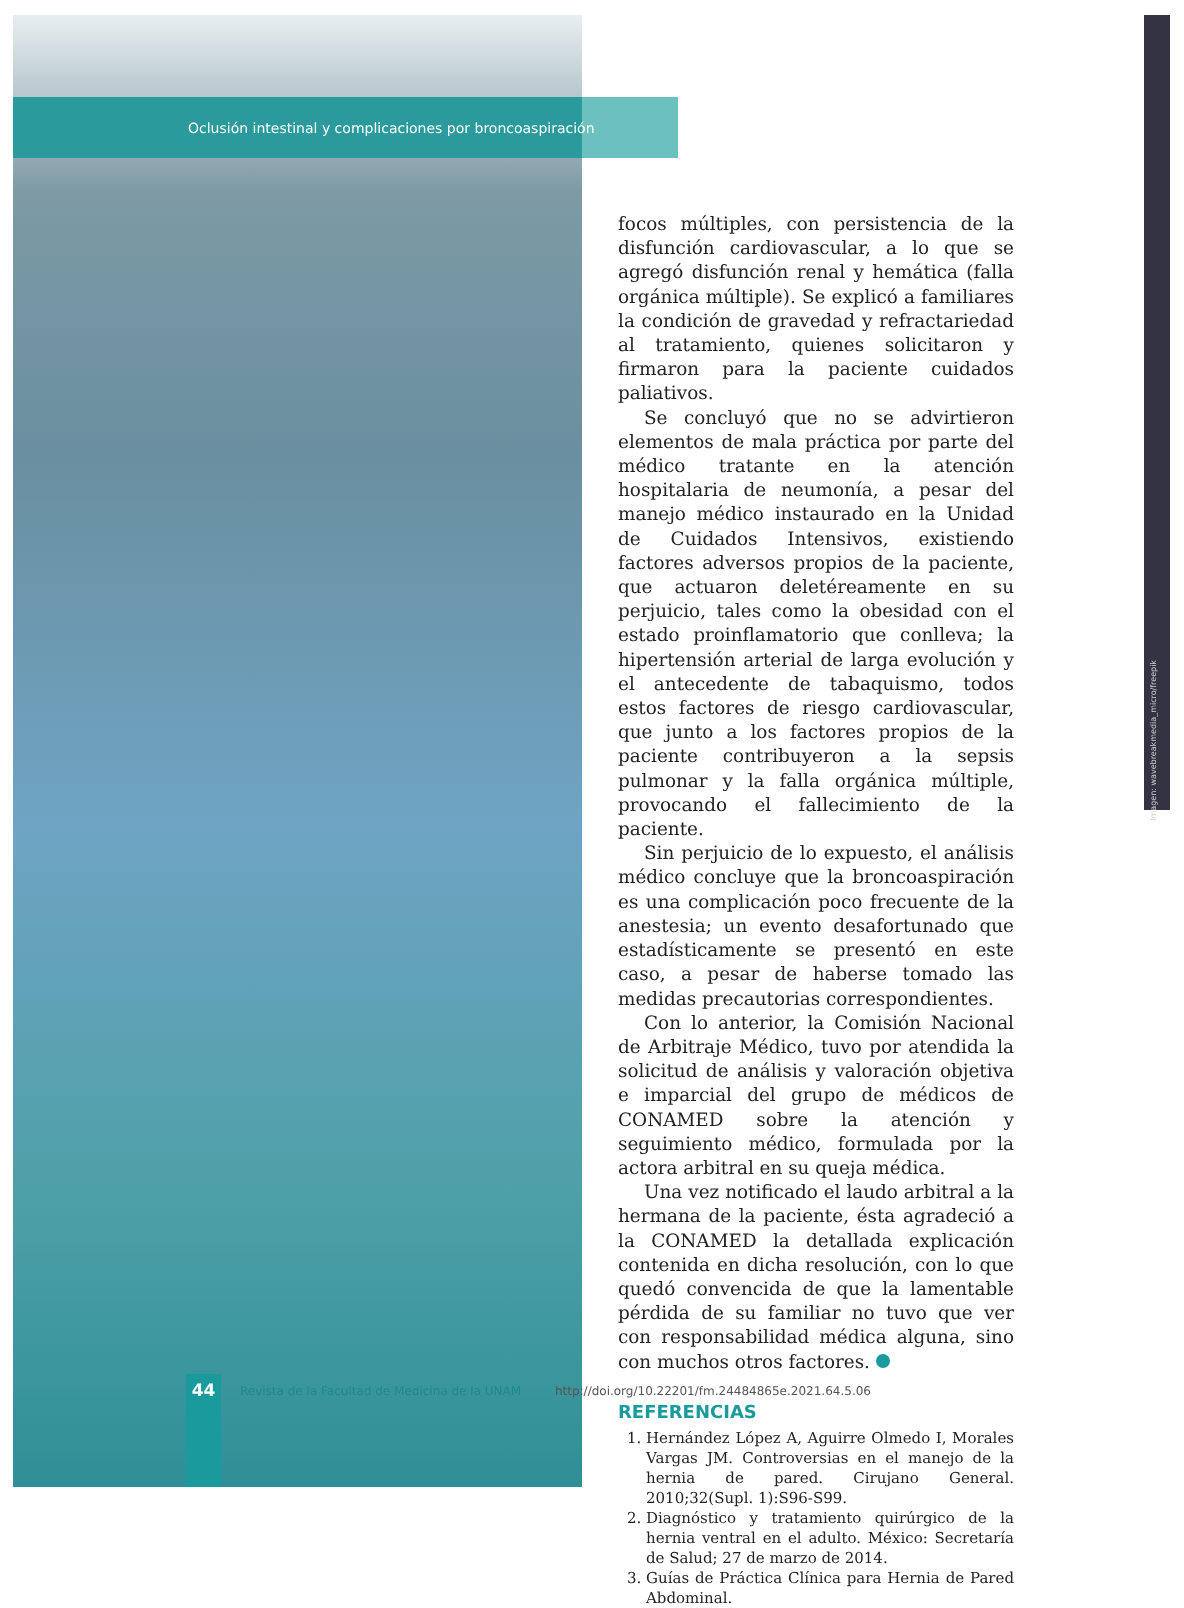Oclusión intestinal y complicaciones por broncoaspiración
Imagen: wavebreakmedia_micro/freepik
focos múltiples, con persistencia de la disfunción cardiovascular, a lo que se agregó disfunción renal y hemática (falla orgánica múltiple). Se explicó a familiares la condición de gravedad y refractariedad al tratamiento, quienes solicitaron y firmaron para la paciente cuidados paliativos.
Se concluyó que no se advirtieron elementos de mala práctica por parte del médico tratante en la atención hospitalaria de neumonía, a pesar del manejo médico instaurado en la Unidad de Cuidados Intensivos, existiendo factores adversos propios de la paciente, que actuaron deletéreamente en su perjuicio, tales como la obesidad con el estado proinflamatorio que conlleva; la hipertensión arterial de larga evolución y el antecedente de tabaquismo, todos estos factores de riesgo cardiovascular, que junto a los factores propios de la paciente contribuyeron a la sepsis pulmonar y la falla orgánica múltiple, provocando el fallecimiento de la paciente.
Sin perjuicio de lo expuesto, el análisis médico concluye que la broncoaspiración es una complicación poco frecuente de la anestesia; un evento desafortunado que estadísticamente se presentó en este caso, a pesar de haberse tomado las medidas precautorias correspondientes.
Con lo anterior, la Comisión Nacional de Arbitraje Médico, tuvo por atendida la solicitud de análisis y valoración objetiva e imparcial del grupo de médicos de CONAMED sobre la atención y seguimiento médico, formulada por la actora arbitral en su queja médica.
Una vez notificado el laudo arbitral a la hermana de la paciente, ésta agradeció a la CONAMED la detallada explicación contenida en dicha resolución, con lo que quedó convencida de que la lamentable pérdida de su familiar no tuvo que ver con responsabilidad médica alguna, sino con muchos otros factores.
REFERENCIAS
1. Hernández López A, Aguirre Olmedo I, Morales Vargas JM. Controversias en el manejo de la hernia de pared. Cirujano General. 2010;32(Supl. 1):S96-S99.
2. Diagnóstico y tratamiento quirúrgico de la hernia ventral en el adulto. México: Secretaría de Salud; 27 de marzo de 2014.
3. Guías de Práctica Clínica para Hernia de Pared Abdominal.
44
Revista de la Facultad de Medicina de la UNAM http://doi.org/10.22201/fm.24484865e.2021.64.5.06